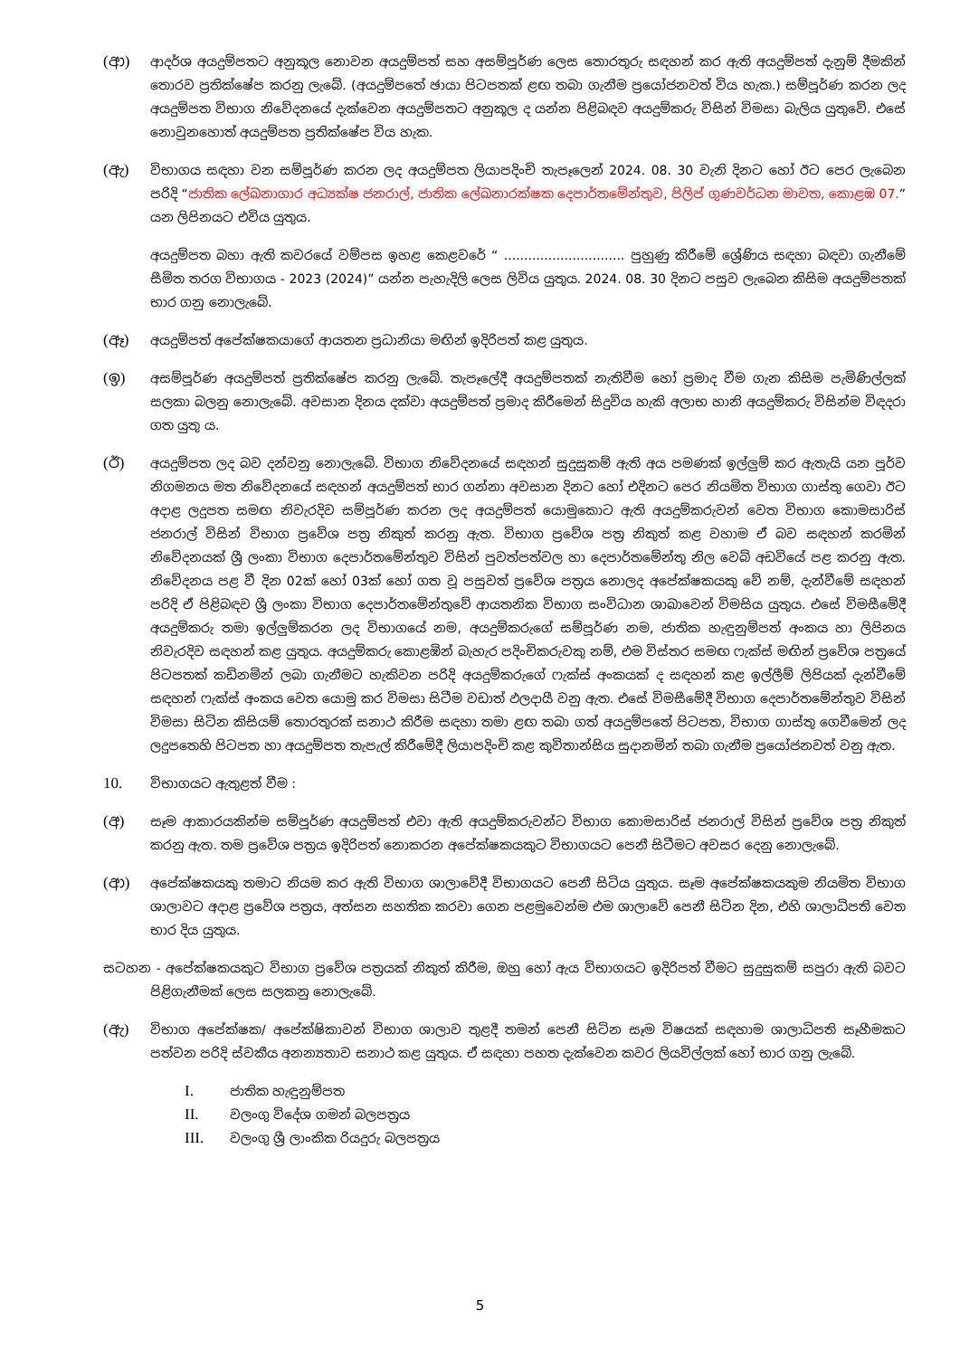(ආ)
ආදර්ශ අයදුම්පතට අනුකූල නොවන අයදුම්පත් සහ අසම්පූර්ණ ලෙස තොරතුරු සඳහන් කර ඇති අයදුම්පත් දැනුම් දීමකින් තොරව ප්‍රතික්ෂේප කරනු ලැබේ. (අයදුම්පතේ ඡායා පිටපතක් ළඟ තබා ගැනීම ප්‍රයෝජනවත් විය හැක.) සම්පූර්ණ කරන ලද අයදුම්පත විභාග නිවේදනයේ දැක්වෙන අයදුම්පතට අනුකූල ද යන්න පිළිබඳව අයදුම්කරු විසින් විමසා බැලිය යුතුවේ. එසේ නොවුනහොත් අයදුම්පත ප්‍රතික්ෂේප විය හැක.
(ඇ)
විභාගය සඳහා වන සම්පූර්ණ කරන ලද අයදුම්පත ලියාපදිංචි තැපෑලෙන් 2024. 08. 30 වැනි දිනට හෝ ඊට පෙර ලැබෙන පරිදි “ජාතික ලේඛනාගාර අධ්‍යක්ෂ ජනරාල්, ජාතික ලේඛනාරක්ෂක දෙපාර්තමේන්තුව, පිලිප් ගුණවර්ධන මාවත, කොළඹ 07.” යන ලිපිනයට එවිය යුතුය.
අයදුම්පත බහා ඇති කවරයේ වම්පස ඉහළ කෙළවරේ “ .............................. පුහුණු කිරීමේ ශ්‍රේණිය සඳහා බඳවා ගැනීමේ සීමිත තරග විභාගය - 2023 (2024)” යන්න පැහැදිලි ලෙස ලිවිය යුතුය. 2024. 08. 30 දිනට පසුව ලැබෙන කිසිම අයදුම්පතක් භාර ගනු නොලැබේ.
(ඈ)
අයදුම්පත් අපේක්ෂකයාගේ ආයතන ප්‍රධානියා මඟින් ඉදිරිපත් කළ යුතුය.
(ඉ)
අසම්පූර්ණ අයදුම්පත් ප්‍රතික්ෂේප කරනු ලැබේ. තැපෑලේදී අයදුම්පතක් නැතිවීම හෝ ප්‍රමාද වීම ගැන කිසිම පැමිණිල්ලක් සලකා බලනු නොලැබේ. අවසාන දිනය දක්වා අයදුම්පත් ප්‍රමාද කිරීමෙන් සිදුවිය හැකි අලාභ හානි අයදුම්කරු විසින්ම විඳදරා ගත යුතු ය.
(ඊ)
අයදුම්පත ලද බව දන්වනු නොලැබේ. විභාග නිවේදනයේ සඳහන් සුදුසුකම් ඇති අය පමණක් ඉල්ලුම් කර ඇතැයි යන පූර්ව නිගමනය මත නිවේදනයේ සඳහන් අයදුම්පත් භාර ගන්නා අවසාන දිනට හෝ එදිනට පෙර නියමිත විභාග ගාස්තු ගෙවා ඊට අදාළ ලදුපත සමඟ නිවැරදිව සම්පූර්ණ කරන ලද අයදුම්පත් යොමුකොට ඇති අයදුම්කරුවන් වෙත විභාග කොමසාරිස් ජනරාල් විසින් විභාග ප්‍රවේශ පත්‍ර නිකුත් කරනු ඇත. විභාග ප්‍රවේශ පත්‍ර නිකුත් කළ වහාම ඒ බව සඳහන් කරමින් නිවේදනයක් ශ්‍රී ලංකා විභාග දෙපාර්තමේන්තුව විසින් පුවත්පත්වල හා දෙපාර්තමේන්තු නිල වෙබ් අඩවියේ පළ කරනු ඇත. නිවේදනය පළ වී දින 02ක් හෝ 03ක් හෝ ගත වූ පසුවත් ප්‍රවේශ පත්‍රය නොලද අපේක්ෂකයකු වේ නම්, දැන්වීමේ සඳහන් පරිදි ඒ පිළිබඳව ශ්‍රී ලංකා විභාග දෙපාර්තමේන්තුවේ ආයතනික විභාග සංවිධාන ශාඛාවෙන් විමසිය යුතුය. එසේ විමසීමේදී අයදුම්කරු තමා ඉල්ලුම්කරන ලද විභාගයේ නම, අයදුම්කරුගේ සම්පූර්ණ නම, ජාතික හැඳුනුම්පත් අංකය හා ලිපිනය නිවැරදිව සඳහන් කළ යුතුය. අයදුම්කරු කොළඹින් බැහැර පදිංචිකරුවකු නම්, එම විස්තර සමඟ ෆැක්ස් මඟින් ප්‍රවේශ පත්‍රයේ පිටපතක් කඩිනමින් ලබා ගැනීමට හැකිවන පරිදි අයදුම්කරුගේ ෆැක්ස් අංකයක් ද සඳහන් කළ ඉල්ලීම් ලිපියක් දැන්වීමේ සඳහන් ෆැක්ස් අංකය වෙත යොමු කර විමසා සිටීම වඩාත් ඵලදායී වනු ඇත. එසේ විමසීමේදී විභාග දෙපාර්තමේන්තුව විසින් විමසා සිටින කිසියම් තොරතුරක් සනාථ කිරීම සඳහා තමා ළඟ තබා ගත් අයදුම්පතේ පිටපත, විභාග ගාස්තු ගෙවීමෙන් ලද ලදුපතෙහි පිටපත හා අයදුම්පත තැපැල් කිරීමේදී ලියාපදිංචි කළ කුවිතාන්සිය සුදානමින් තබා ගැනීම ප්‍රයෝජනවත් වනු ඇත.
10.
විභාගයට ඇතුළත් වීම :
(අ)
සෑම ආකාරයකින්ම සම්පූර්ණ අයදුම්පත් එවා ඇති අයදුම්කරුවන්ට විභාග කොමසාරිස් ජනරාල් විසින් ප්‍රවේශ පත්‍ර නිකුත් කරනු ඇත. තම ප්‍රවේශ පත්‍රය ඉදිරිපත් නොකරන අපේක්ෂකයකුට විභාගයට පෙනී සිටීමට අවසර දෙනු නොලැබේ.
(ආ)
අපේක්ෂකයකු තමාට නියම කර ඇති විභාග ශාලාවේදී විභාගයට පෙනී සිටිය යුතුය. සෑම අපේක්ෂකයකුම නියමිත විභාග ශාලාවට අදාළ ප්‍රවේශ පත්‍රය, අත්සන සහතික කරවා ගෙන පළමුවෙන්ම එම ශාලාවේ පෙනී සිටින දින, එහි ශාලාධිපති වෙත භාර දිය යුතුය.
සටහන - අපේක්ෂකයකුට විභාග ප්‍රවේශ පත්‍රයක් නිකුත් කිරීම, ඔහු හෝ ඇය විභාගයට ඉදිරිපත් වීමට සුදුසුකම් සපුරා ඇති බවට පිළිගැනීමක් ලෙස සලකනු නොලැබේ.
(ඇ)
විභාග අපේක්ෂක/ අපේක්ෂිකාවන් විභාග ශාලාව තුළදී තමන් පෙනී සිටින සෑම විෂයක් සඳහාම ශාලාධිපති සෑහීමකට පත්වන පරිදි ස්වකීය අනන්‍යතාව සනාථ කළ යුතුය. ඒ සඳහා පහත දැක්වෙන කවර ලියවිල්ලක් හෝ භාර ගනු ලැබේ.
I. ජාතික හැඳුනුම්පත
II. වලංගු විදේශ ගමන් බලපත්‍රය
III. වලංගු ශ්‍රී ලාංකික රියදුරු බලපත්‍රය
5